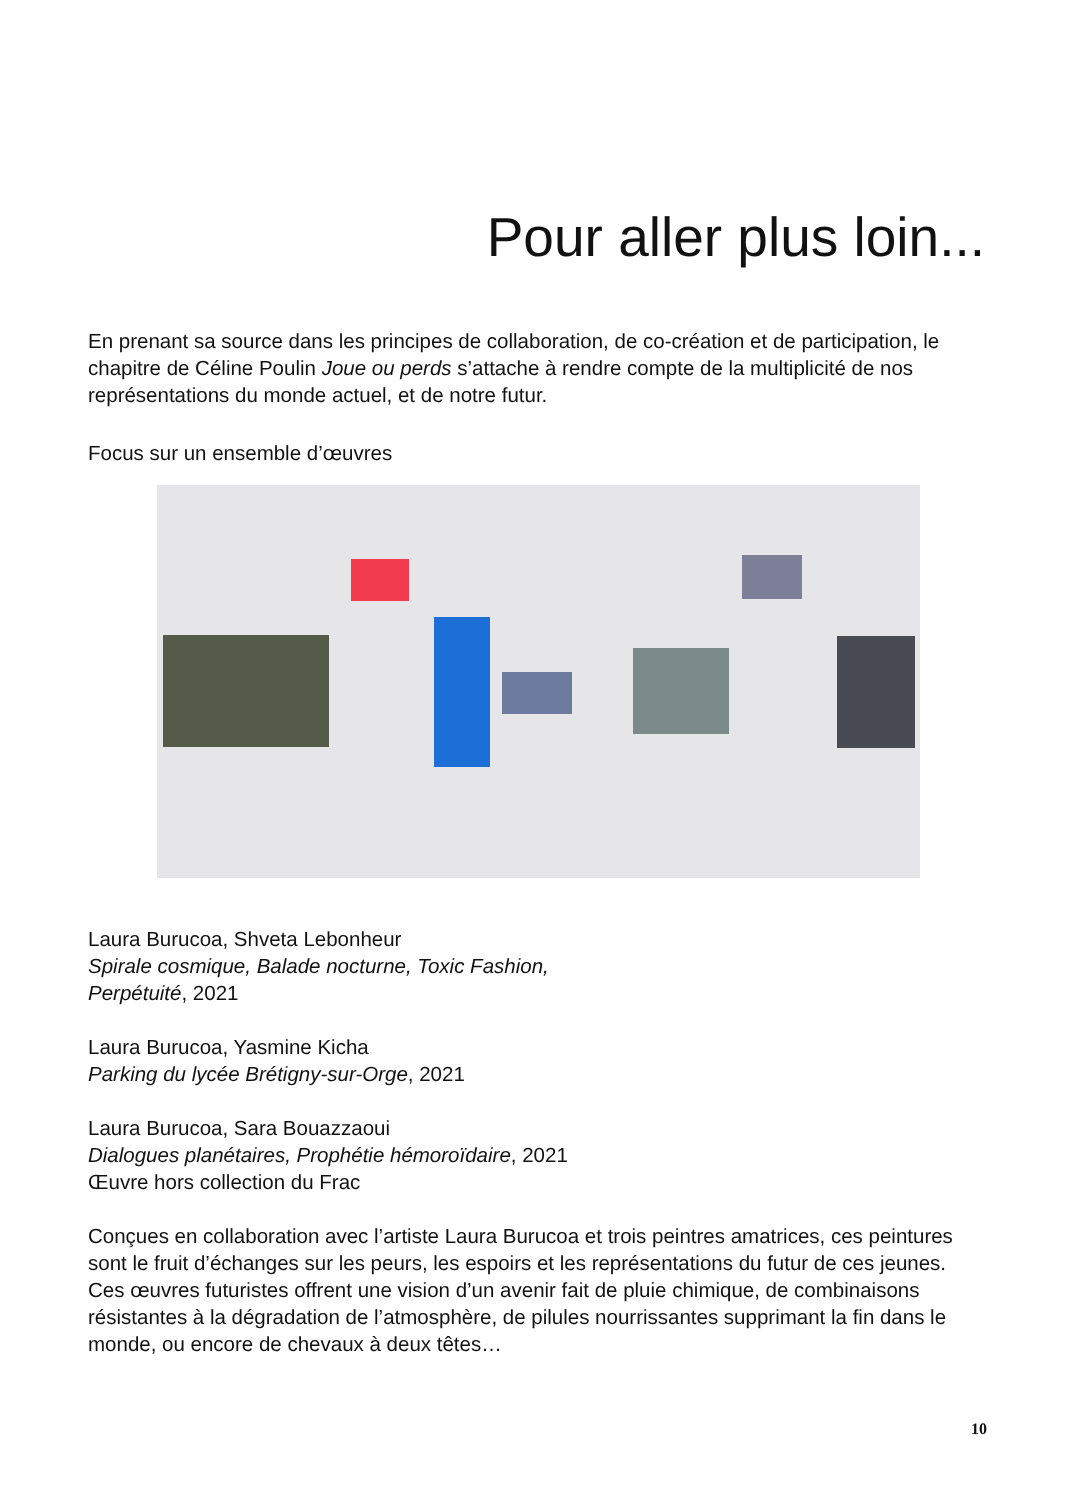Pour aller plus loin...
En prenant sa source dans les principes de collaboration, de co-création et de participation, le chapitre de Céline Poulin Joue ou perds s’attache à rendre compte de la multiplicité de nos représentations du monde actuel, et de notre futur.
Focus sur un ensemble d’œuvres
Laura Burucoa, Shveta Lebonheur
Spirale cosmique, Balade nocturne, Toxic Fashion,
Perpétuité, 2021
Laura Burucoa, Yasmine Kicha
Parking du lycée Brétigny-sur-Orge, 2021
Laura Burucoa, Sara Bouazzaoui
Dialogues planétaires, Prophétie hémoroïdaire, 2021
Œuvre hors collection du Frac
Conçues en collaboration avec l’artiste Laura Burucoa et trois peintres amatrices, ces peintures sont le fruit d’échanges sur les peurs, les espoirs et les représentations du futur de ces jeunes. Ces œuvres futuristes offrent une vision d’un avenir fait de pluie chimique, de combinaisons résistantes à la dégradation de l’atmosphère, de pilules nourrissantes supprimant la fin dans le monde, ou encore de chevaux à deux têtes…
10